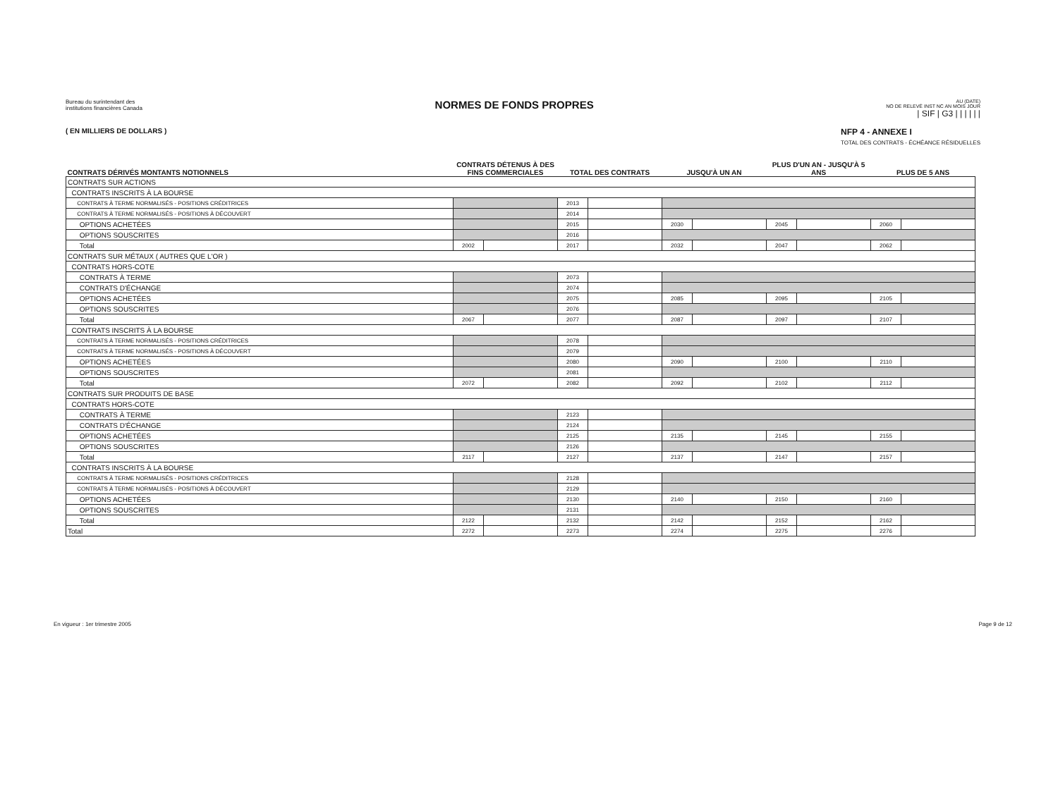Bureau du surintendant des
institutions financières Canada
NORMES DE FONDS PROPRES
AU (DATE)
NO DE RELEVÉ INST NC AN MOIS JOUR
| SIF | G3 | | | | | |
( EN MILLIERS DE DOLLARS ) NFP 4 - ANNEXE I
TOTAL DES CONTRATS - ÉCHÉANCE RÉSIDUELLES
| CONTRATS DÉRIVÉS MONTANTS NOTIONNELS | CONTRATS DÉTENUS À DES FINS COMMERCIALES | | TOTAL DES CONTRATS | | JUSQU'À UN AN | | PLUS D'UN AN - JUSQU'À 5 ANS | | PLUS DE 5 ANS | |
| --- | --- | --- | --- | --- | --- | --- | --- | --- | --- | --- |
| CONTRATS SUR ACTIONS | | | | | | | | | | |
| CONTRATS INSCRITS À LA BOURSE | | | | | | | | | | |
| CONTRATS À TERME NORMALISÉS - POSITIONS CRÉDITRICES | | | 2013 | | | | | | | |
| CONTRATS À TERME NORMALISÉS - POSITIONS À DÉCOUVERT | | | 2014 | | | | | | | |
| OPTIONS ACHETÉES | | | 2015 | | 2030 | | 2045 | | 2060 | |
| OPTIONS SOUSCRITES | | | 2016 | | | | | | | |
| Total | 2002 | | 2017 | | 2032 | | 2047 | | 2062 | |
| CONTRATS SUR MÉTAUX ( AUTRES QUE L'OR ) | | | | | | | | | | |
| CONTRATS HORS-COTE | | | | | | | | | | |
| CONTRATS À TERME | | | 2073 | | | | | | | |
| CONTRATS D'ÉCHANGE | | | 2074 | | | | | | | |
| OPTIONS ACHETÉES | | | 2075 | | 2085 | | 2095 | | 2105 | |
| OPTIONS SOUSCRITES | | | 2076 | | | | | | | |
| Total | 2067 | | 2077 | | 2087 | | 2097 | | 2107 | |
| CONTRATS INSCRITS À LA BOURSE | | | | | | | | | | |
| CONTRATS À TERME NORMALISÉS - POSITIONS CRÉDITRICES | | | 2078 | | | | | | | |
| CONTRATS À TERME NORMALISÉS - POSITIONS À DÉCOUVERT | | | 2079 | | | | | | | |
| OPTIONS ACHETÉES | | | 2080 | | 2090 | | 2100 | | 2110 | |
| OPTIONS SOUSCRITES | | | 2081 | | | | | | | |
| Total | 2072 | | 2082 | | 2092 | | 2102 | | 2112 | |
| CONTRATS SUR PRODUITS DE BASE | | | | | | | | | | |
| CONTRATS HORS-COTE | | | | | | | | | | |
| CONTRATS À TERME | | | 2123 | | | | | | | |
| CONTRATS D'ÉCHANGE | | | 2124 | | | | | | | |
| OPTIONS ACHETÉES | | | 2125 | | 2135 | | 2145 | | 2155 | |
| OPTIONS SOUSCRITES | | | 2126 | | | | | | | |
| Total | 2117 | | 2127 | | 2137 | | 2147 | | 2157 | |
| CONTRATS INSCRITS À LA BOURSE | | | | | | | | | | |
| CONTRATS À TERME NORMALISÉS - POSITIONS CRÉDITRICES | | | 2128 | | | | | | | |
| CONTRATS À TERME NORMALISÉS - POSITIONS À DÉCOUVERT | | | 2129 | | | | | | | |
| OPTIONS ACHETÉES | | | 2130 | | 2140 | | 2150 | | 2160 | |
| OPTIONS SOUSCRITES | | | 2131 | | | | | | | |
| Total | 2122 | | 2132 | | 2142 | | 2152 | | 2162 | |
| Total | 2272 | | 2273 | | 2274 | | 2275 | | 2276 | |
En vigueur : 1er trimestre 2005 Page 9 de 12